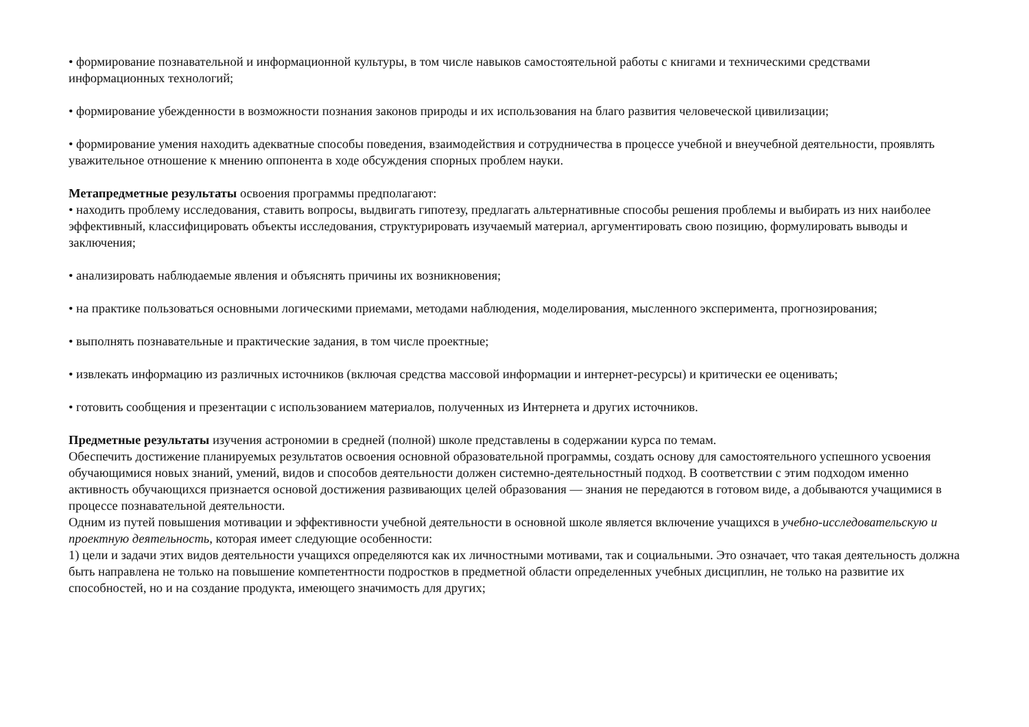• формирование познавательной и информационной культуры, в том числе навыков самостоятельной работы с книгами и техническими средствами информационных технологий;
• формирование убежденности в возможности познания законов природы и их использования на благо развития человеческой цивилизации;
• формирование умения находить адекватные способы поведения, взаимодействия и сотрудничества в процессе учебной и внеучебной деятельности, проявлять уважительное отношение к мнению оппонента в ходе обсуждения спорных проблем науки.
Метапредметные результаты освоения программы предполагают:
• находить проблему исследования, ставить вопросы, выдвигать гипотезу, предлагать альтернативные способы решения проблемы и выбирать из них наиболее эффективный, классифицировать объекты исследования, структурировать изучаемый материал, аргументировать свою позицию, формулировать выводы и заключения;
• анализировать наблюдаемые явления и объяснять причины их возникновения;
• на практике пользоваться основными логическими приемами, методами наблюдения, моделирования, мысленного эксперимента, прогнозирования;
• выполнять познавательные и практические задания, в том числе проектные;
• извлекать информацию из различных источников (включая средства массовой информации и интернет-ресурсы) и критически ее оценивать;
• готовить сообщения и презентации с использованием материалов, полученных из Интернета и других источников.
Предметные результаты изучения астрономии в средней (полной) школе представлены в содержании курса по темам.
Обеспечить достижение планируемых результатов освоения основной образовательной программы, создать основу для самостоятельного успешного усвоения обучающимися новых знаний, умений, видов и способов деятельности должен системно-деятельностный подход. В соответствии с этим подходом именно активность обучающихся признается основой достижения развивающих целей образования — знания не передаются в готовом виде, а добываются учащимися в процессе познавательной деятельности.
Одним из путей повышения мотивации и эффективности учебной деятельности в основной школе является включение учащихся в учебно-исследовательскую и проектную деятельность, которая имеет следующие особенности:
1) цели и задачи этих видов деятельности учащихся определяются как их личностными мотивами, так и социальными. Это означает, что такая деятельность должна быть направлена не только на повышение компетентности подростков в предметной области определенных учебных дисциплин, не только на развитие их способностей, но и на создание продукта, имеющего значимость для других;